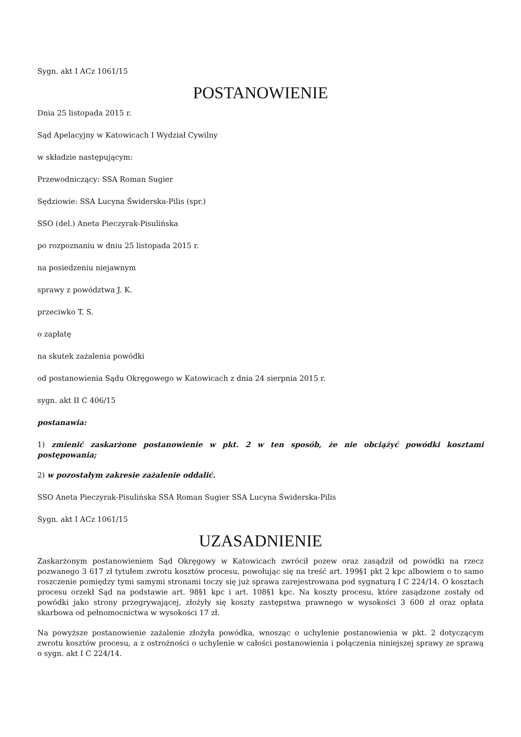Sygn. akt I ACz 1061/15
POSTANOWIENIE
Dnia 25 listopada 2015 r.
Sąd Apelacyjny w Katowicach I Wydział Cywilny
w składzie następującym:
Przewodniczący: SSA Roman Sugier
Sędziowie: SSA Lucyna Świderska-Pilis (spr.)
SSO (del.) Aneta Pieczyrak-Pisulińska
po rozpoznaniu w dniu 25 listopada 2015 r.
na posiedzeniu niejawnym
sprawy z powództwa J. K.
przeciwko T. S.
o zapłatę
na skutek zażalenia powódki
od postanowienia Sądu Okręgowego w Katowicach z dnia 24 sierpnia 2015 r.
sygn. akt II C 406/15
postanawia:
1) zmienić zaskarżone postanowienie w pkt. 2 w ten sposób, że nie obciążyć powódki kosztami postępowania;
2) w pozostałym zakresie zażalenie oddalić.
SSO Aneta Pieczyrak-Pisulińska SSA Roman Sugier SSA Lucyna Świderska-Pilis
Sygn. akt I ACz 1061/15
UZASADNIENIE
Zaskarżonym postanowieniem Sąd Okręgowy w Katowicach zwrócił pozew oraz zasądził od powódki na rzecz pozwanego 3 617 zł tytułem zwrotu kosztów procesu, powołując się na treść art. 199§1 pkt 2 kpc albowiem o to samo roszczenie pomiędzy tymi samymi stronami toczy się już sprawa zarejestrowana pod sygnaturą I C 224/14. O kosztach procesu orzekł Sąd na podstawie art. 98§1 kpc i art. 108§1 kpc. Na koszty procesu, które zasądzone zostały od powódki jako strony przegrywającej, złożyły się koszty zastępstwa prawnego w wysokości 3 600 zł oraz opłata skarbowa od pełnomocnictwa w wysokości 17 zł.
Na powyższe postanowienie zażalenie złożyła powódka, wnosząc o uchylenie postanowienia w pkt. 2 dotyczącym zwrotu kosztów procesu, a z ostrożności o uchylenie w całości postanowienia i połączenia niniejszej sprawy ze sprawą o sygn. akt I C 224/14.